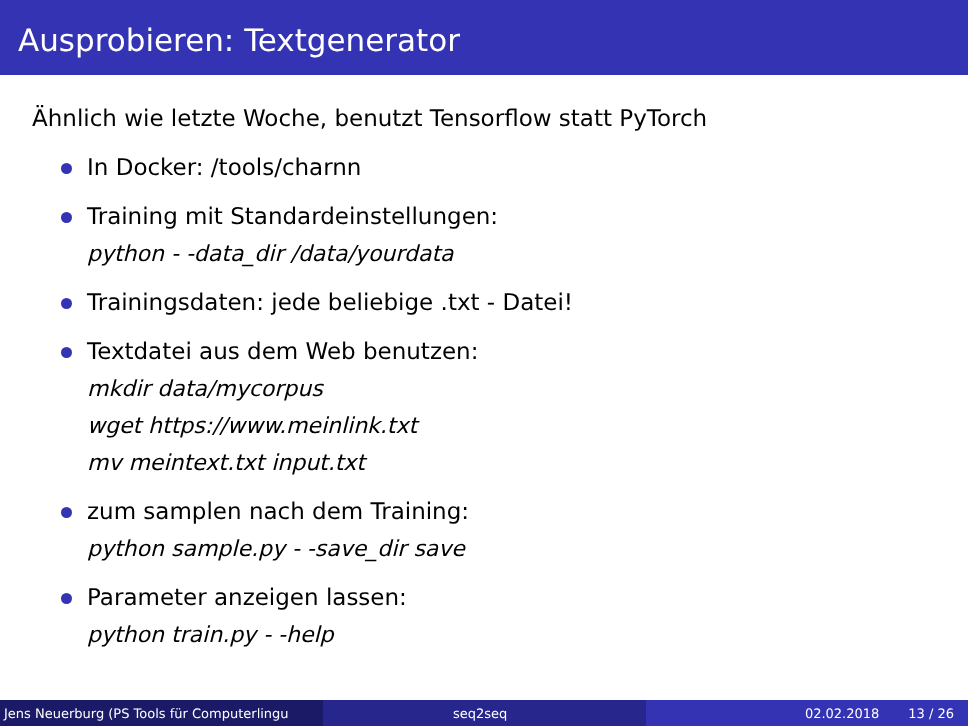Ausprobieren: Textgenerator
Ähnlich wie letzte Woche, benutzt Tensorflow statt PyTorch
In Docker: /tools/charnn
Training mit Standardeinstellungen:
python - -data_dir /data/yourdata
Trainingsdaten: jede beliebige .txt - Datei!
Textdatei aus dem Web benutzen:
mkdir data/mycorpus
wget https://www.meinlink.txt
mv meintext.txt input.txt
zum samplen nach dem Training:
python sample.py - -save_dir save
Parameter anzeigen lassen:
python train.py - -help
Jens Neuerburg (PS Tools für Computerlingu
seq2seq 02.02.2018 13 / 26